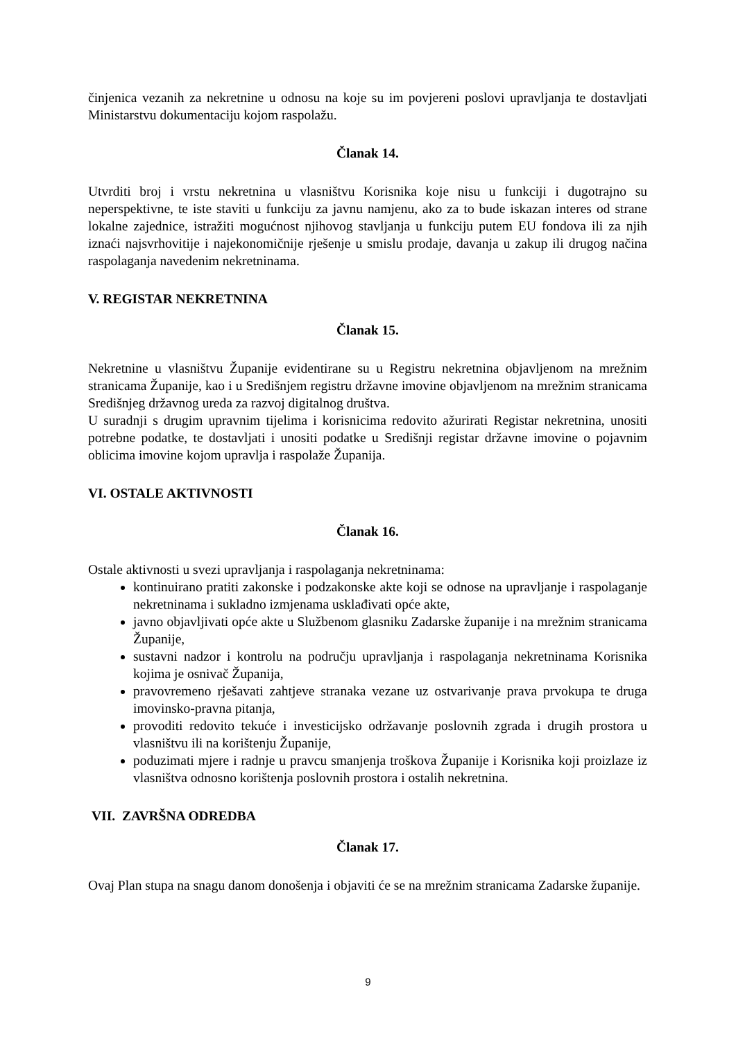činjenica vezanih za nekretnine u odnosu na koje su im povjereni poslovi upravljanja te dostavljati Ministarstvu dokumentaciju kojom raspolažu.
Članak 14.
Utvrditi broj i vrstu nekretnina u vlasništvu Korisnika koje nisu u funkciji i dugotrajno su neperspektivne, te iste staviti u funkciju za javnu namjenu, ako za to bude iskazan interes od strane lokalne zajednice, istražiti mogućnost njihovog stavljanja u funkciju putem EU fondova ili za njih iznaći najsvrhovitije i najekonomičnije rješenje u smislu prodaje, davanja u zakup ili drugog načina raspolaganja navedenim nekretninama.
V. REGISTAR NEKRETNINA
Članak 15.
Nekretnine u vlasništvu Županije evidentirane su u Registru nekretnina objavljenom na mrežnim stranicama Županije, kao i u Središnjem registru državne imovine objavljenom na mrežnim stranicama Središnjeg državnog ureda za razvoj digitalnog društva.
U suradnji s drugim upravnim tijelima i korisnicima redovito ažurirati Registar nekretnina, unositi potrebne podatke, te dostavljati i unositi podatke u Središnji registar državne imovine o pojavnim oblicima imovine kojom upravlja i raspolaže Županija.
VI. OSTALE AKTIVNOSTI
Članak 16.
Ostale aktivnosti u svezi upravljanja i raspolaganja nekretninama:
kontinuirano pratiti zakonske i podzakonske akte koji se odnose na upravljanje i raspolaganje nekretninama i sukladno izmjenama usklađivati opće akte,
javno objavljivati opće akte u Službenom glasniku Zadarske županije i na mrežnim stranicama Županije,
sustavni nadzor i kontrolu na području upravljanja i raspolaganja nekretninama Korisnika kojima je osnivač Županija,
pravovremeno rješavati zahtjeve stranaka vezane uz ostvarivanje prava prvokupa te druga imovinsko-pravna pitanja,
provoditi redovito tekuće i investicijsko održavanje poslovnih zgrada i drugih prostora u vlasništvu ili na korištenju Županije,
poduzimati mjere i radnje u pravcu smanjenja troškova Županije i Korisnika koji proizlaze iz vlasništva odnosno korištenja poslovnih prostora i ostalih nekretnina.
VII. ZAVRŠNA ODREDBA
Članak 17.
Ovaj Plan stupa na snagu danom donošenja i objaviti će se na mrežnim stranicama Zadarske županije.
9